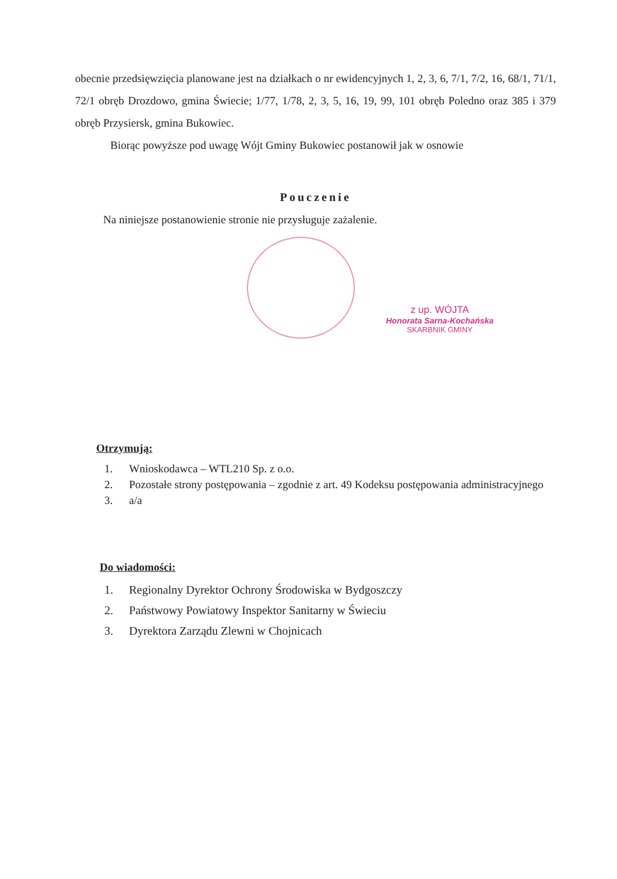obecnie przedsięwzięcia planowane jest na działkach o nr ewidencyjnych 1, 2, 3, 6, 7/1, 7/2, 16, 68/1, 71/1, 72/1 obręb Drozdowo, gmina Świecie; 1/77, 1/78, 2, 3, 5, 16, 19, 99, 101 obręb Poledno oraz 385 i 379 obręb Przysiersk, gmina Bukowiec.
Biorąc powyższe pod uwagę Wójt Gminy Bukowiec postanowił jak w osnowie
Pouczenie
Na niniejsze postanowienie stronie nie przysługuje zażalenie.
z up. WÓJTA
Honorata Sarna-Kochańska
SKARBNIK GMINY
Otrzymują:
1. Wnioskodawca – WTL210 Sp. z o.o.
2. Pozostałe strony postępowania – zgodnie z art. 49 Kodeksu postępowania administracyjnego
3. a/a
Do wiadomości:
1. Regionalny Dyrektor Ochrony Środowiska w Bydgoszczy
2. Państwowy Powiatowy Inspektor Sanitarny w Świeciu
3. Dyrektora Zarządu Zlewni w Chojnicach